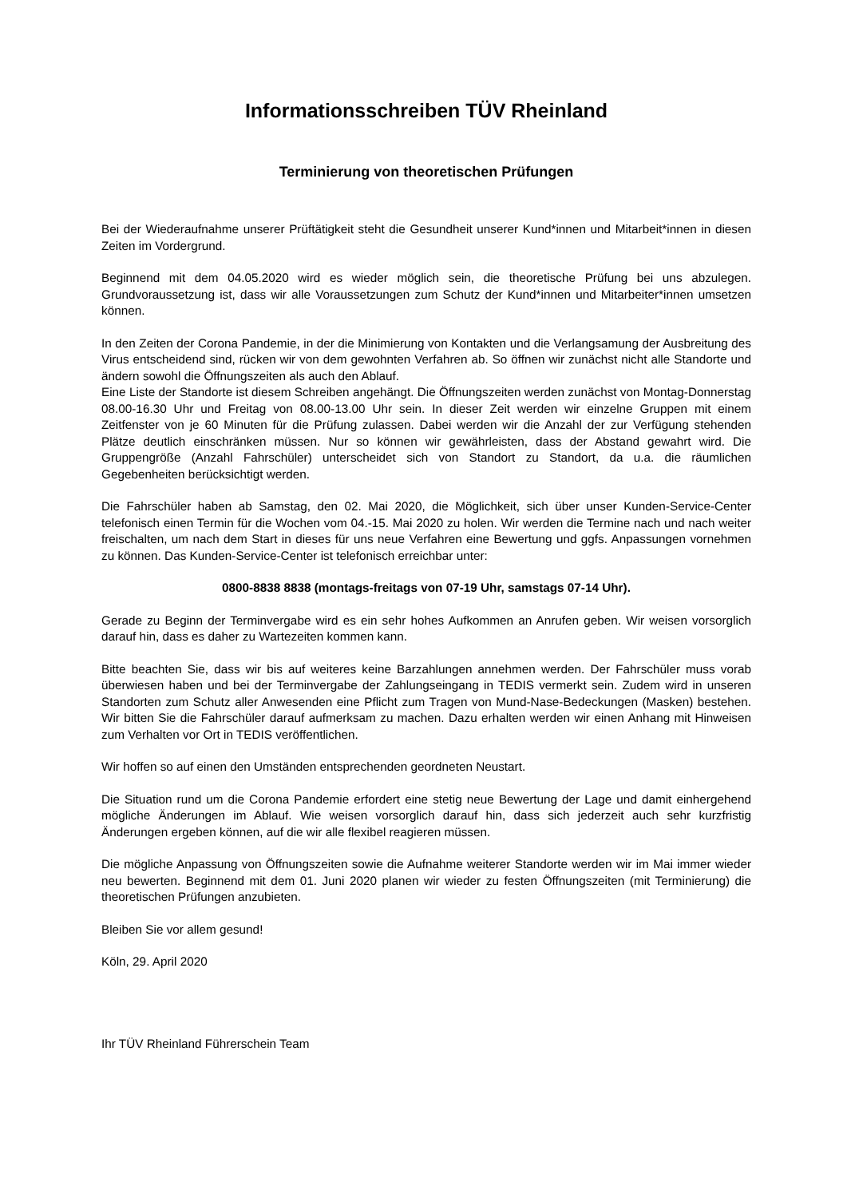Informationsschreiben TÜV Rheinland
Terminierung von theoretischen Prüfungen
Bei der Wiederaufnahme unserer Prüftätigkeit steht die Gesundheit unserer Kund*innen und Mitarbeit*innen in diesen Zeiten im Vordergrund.
Beginnend mit dem 04.05.2020 wird es wieder möglich sein, die theoretische Prüfung bei uns abzulegen. Grundvoraussetzung ist, dass wir alle Voraussetzungen zum Schutz der Kund*innen und Mitarbeiter*innen umsetzen können.
In den Zeiten der Corona Pandemie, in der die Minimierung von Kontakten und die Verlangsamung der Ausbreitung des Virus entscheidend sind, rücken wir von dem gewohnten Verfahren ab. So öffnen wir zunächst nicht alle Standorte und ändern sowohl die Öffnungszeiten als auch den Ablauf.
Eine Liste der Standorte ist diesem Schreiben angehängt. Die Öffnungszeiten werden zunächst von Montag-Donnerstag 08.00-16.30 Uhr und Freitag von 08.00-13.00 Uhr sein. In dieser Zeit werden wir einzelne Gruppen mit einem Zeitfenster von je 60 Minuten für die Prüfung zulassen. Dabei werden wir die Anzahl der zur Verfügung stehenden Plätze deutlich einschränken müssen. Nur so können wir gewährleisten, dass der Abstand gewahrt wird. Die Gruppengröße (Anzahl Fahrschüler) unterscheidet sich von Standort zu Standort, da u.a. die räumlichen Gegebenheiten berücksichtigt werden.
Die Fahrschüler haben ab Samstag, den 02. Mai 2020, die Möglichkeit, sich über unser Kunden-Service-Center telefonisch einen Termin für die Wochen vom 04.-15. Mai 2020 zu holen. Wir werden die Termine nach und nach weiter freischalten, um nach dem Start in dieses für uns neue Verfahren eine Bewertung und ggfs. Anpassungen vornehmen zu können. Das Kunden-Service-Center ist telefonisch erreichbar unter:
0800-8838 8838 (montags-freitags von 07-19 Uhr, samstags 07-14 Uhr).
Gerade zu Beginn der Terminvergabe wird es ein sehr hohes Aufkommen an Anrufen geben. Wir weisen vorsorglich darauf hin, dass es daher zu Wartezeiten kommen kann.
Bitte beachten Sie, dass wir bis auf weiteres keine Barzahlungen annehmen werden. Der Fahrschüler muss vorab überwiesen haben und bei der Terminvergabe der Zahlungseingang in TEDIS vermerkt sein. Zudem wird in unseren Standorten zum Schutz aller Anwesenden eine Pflicht zum Tragen von Mund-Nase-Bedeckungen (Masken) bestehen. Wir bitten Sie die Fahrschüler darauf aufmerksam zu machen. Dazu erhalten werden wir einen Anhang mit Hinweisen zum Verhalten vor Ort in TEDIS veröffentlichen.
Wir hoffen so auf einen den Umständen entsprechenden geordneten Neustart.
Die Situation rund um die Corona Pandemie erfordert eine stetig neue Bewertung der Lage und damit einhergehend mögliche Änderungen im Ablauf. Wie weisen vorsorglich darauf hin, dass sich jederzeit auch sehr kurzfristig Änderungen ergeben können, auf die wir alle flexibel reagieren müssen.
Die mögliche Anpassung von Öffnungszeiten sowie die Aufnahme weiterer Standorte werden wir im Mai immer wieder neu bewerten. Beginnend mit dem 01. Juni 2020 planen wir wieder zu festen Öffnungszeiten (mit Terminierung) die theoretischen Prüfungen anzubieten.
Bleiben Sie vor allem gesund!
Köln, 29. April 2020
Ihr TÜV Rheinland Führerschein Team